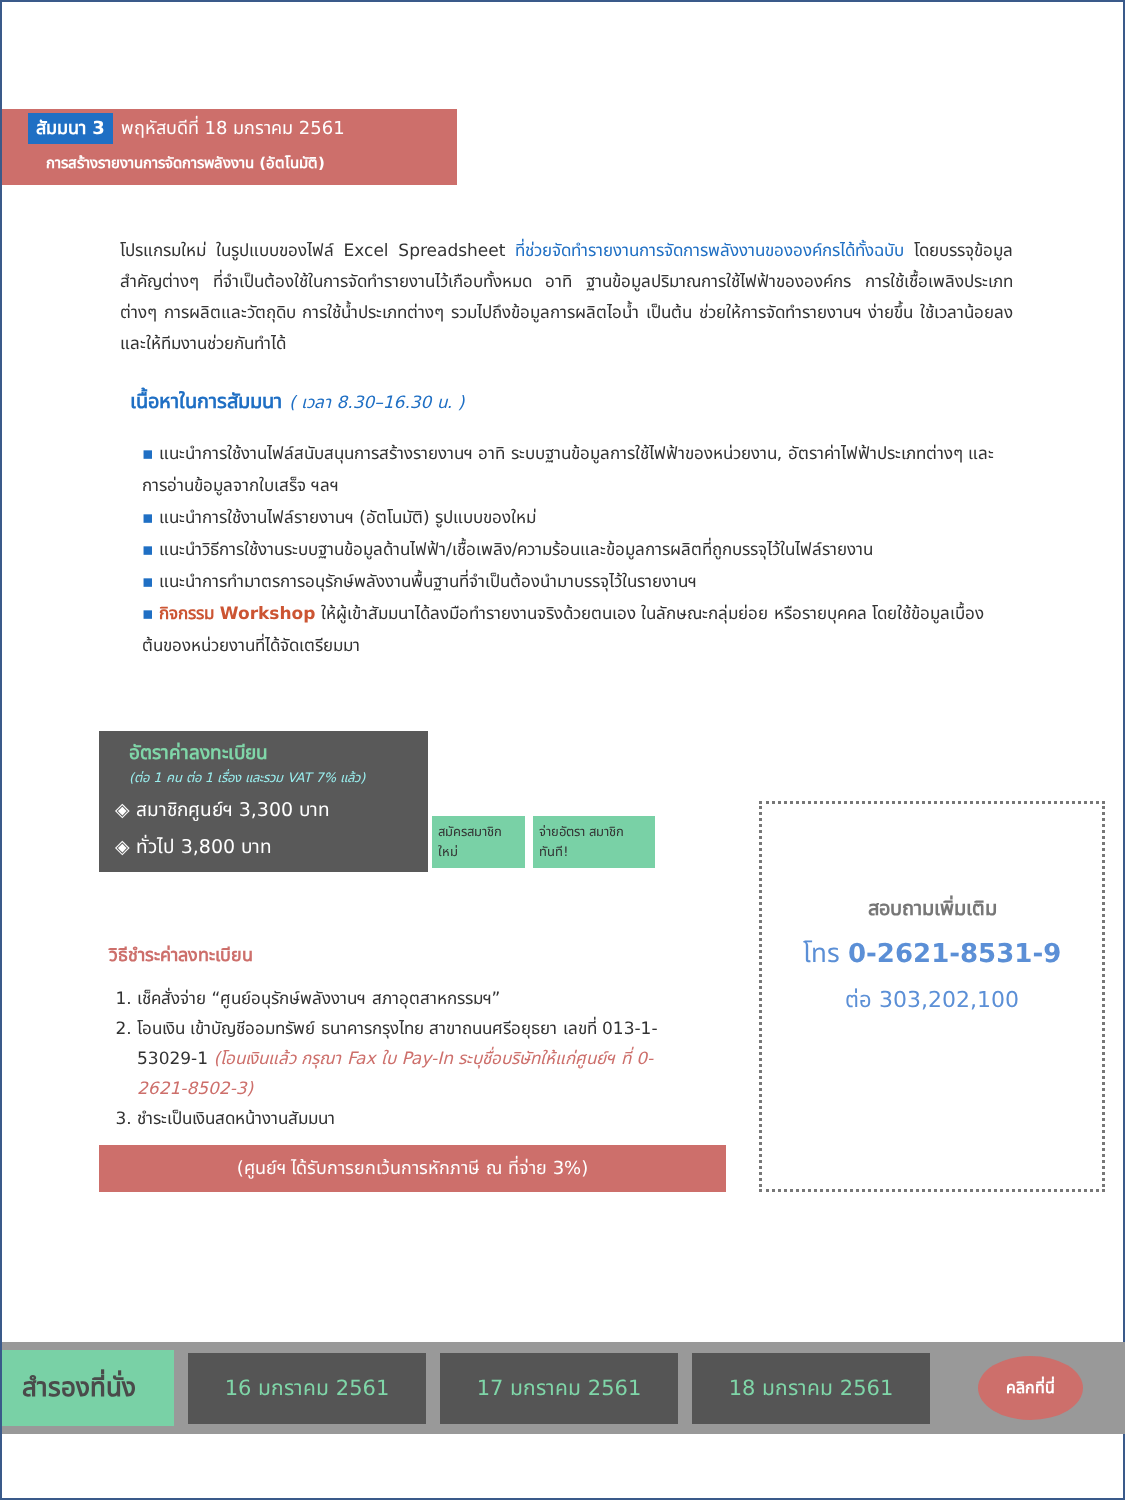สัมมนา 3 พฤหัสบดีที่ 18 มกราคม 2561
การสร้างรายงานการจัดการพลังงาน (อัตโนมัติ)
โปรแกรมใหม่ ในรูปแบบของไฟล์ Excel Spreadsheet ที่ช่วยจัดทำรายงานการจัดการพลังงานขององค์กรได้ทั้งฉบับ โดยบรรจุข้อมูลสำคัญต่างๆ ที่จำเป็นต้องใช้ในการจัดทำรายงานไว้เกือบทั้งหมด อาทิ ฐานข้อมูลปริมาณการใช้ไฟฟ้าขององค์กร การใช้เชื้อเพลิงประเภทต่างๆ การผลิตและวัตถุดิบ การใช้น้ำประเภทต่างๆ รวมไปถึงข้อมูลการผลิตไอน้ำ เป็นต้น ช่วยให้การจัดทำรายงานฯ ง่ายขึ้น ใช้เวลาน้อยลง และให้ทีมงานช่วยกันทำได้
เนื้อหาในการสัมมนา ( เวลา 8.30–16.30 น. )
▪ แนะนำการใช้งานไฟล์สนับสนุนการสร้างรายงานฯ อาทิ ระบบฐานข้อมูลการใช้ไฟฟ้าของหน่วยงาน, อัตราค่าไฟฟ้าประเภทต่างๆ และการอ่านข้อมูลจากใบเสร็จ ฯลฯ
▪ แนะนำการใช้งานไฟล์รายงานฯ (อัตโนมัติ) รูปแบบของใหม่
▪ แนะนำวิธีการใช้งานระบบฐานข้อมูลด้านไฟฟ้า/เชื้อเพลิง/ความร้อนและข้อมูลการผลิตที่ถูกบรรจุไว้ในไฟล์รายงาน
▪ แนะนำการทำมาตรการอนุรักษ์พลังงานพื้นฐานที่จำเป็นต้องนำมาบรรจุไว้ในรายงานฯ
▪ กิจกรรม Workshop ให้ผู้เข้าสัมมนาได้ลงมือทำรายงานจริงด้วยตนเอง ในลักษณะกลุ่มย่อย หรือรายบุคคล โดยใช้ข้อมูลเบื้องต้นของหน่วยงานที่ได้จัดเตรียมมา
อัตราค่าลงทะเบียน
(ต่อ 1 คน ต่อ 1 เรื่อง และรวม VAT 7% แล้ว)
◈ สมาชิกศูนย์ฯ 3,300 บาท
◈ ทั่วไป 3,800 บาท
สมัครสมาชิกใหม่ จ่ายอัตรา สมาชิกทันที!
วิธีชำระค่าลงทะเบียน
เช็คสั่งจ่าย “ศูนย์อนุรักษ์พลังงานฯ สภาอุตสาหกรรมฯ”
โอนเงิน เข้าบัญชีออมทรัพย์ ธนาคารกรุงไทย สาขาถนนศรีอยุธยา เลขที่ 013-1-53029-1 (โอนเงินแล้ว กรุณา Fax ใบ Pay-In ระบุชื่อบริษัทให้แก่ศูนย์ฯ ที่ 0-2621-8502-3)
ชำระเป็นเงินสดหน้างานสัมมนา
(ศูนย์ฯ ได้รับการยกเว้นการหักภาษี ณ ที่จ่าย 3%)
สอบถามเพิ่มเติม
โทร 0-2621-8531-9
ต่อ 303,202,100
สำรองที่นั่ง 16 มกราคม 2561 17 มกราคม 2561 18 มกราคม 2561 คลิกที่นี่